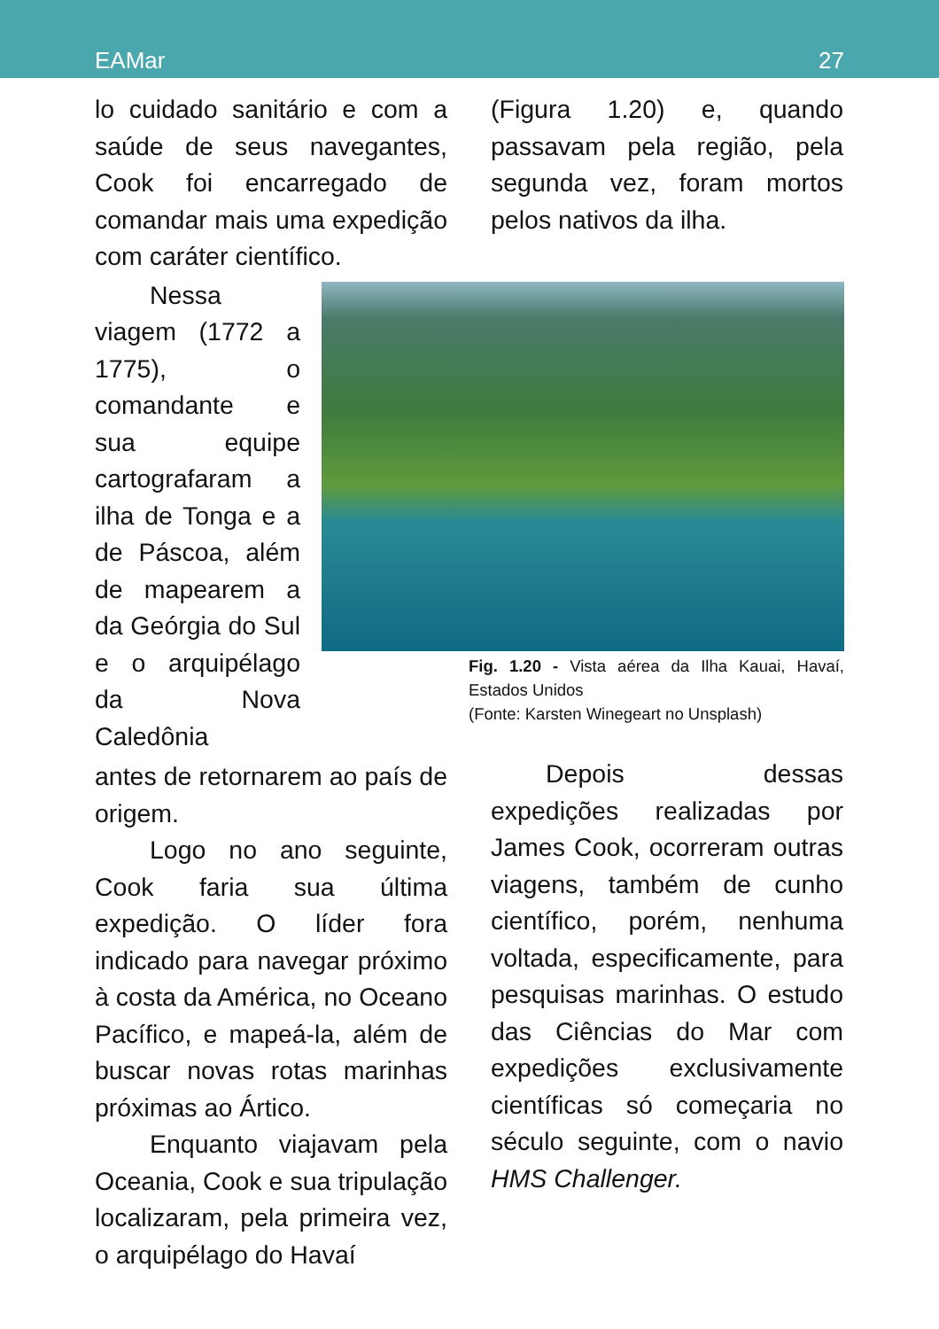EAMar 27
lo cuidado sanitário e com a saúde de seus navegantes, Cook foi encarregado de comandar mais uma expedição com caráter científico.
Nessa viagem (1772 a 1775), o comandante e sua equipe cartografaram a ilha de Tonga e a de Páscoa, além de mapearem a da Geórgia do Sul e o arquipélago da Nova Caledônia
antes de retornarem ao país de origem.
Logo no ano seguinte, Cook faria sua última expedição. O líder fora indicado para navegar próximo à costa da América, no Oceano Pacífico, e mapeá-la, além de buscar novas rotas marinhas próximas ao Ártico.
Enquanto viajavam pela Oceania, Cook e sua tripulação localizaram, pela primeira vez, o arquipélago do Havaí
(Figura 1.20) e, quando passavam pela região, pela segunda vez, foram mortos pelos nativos da ilha.
Fig. 1.20 - Vista aérea da Ilha Kauai, Havaí, Estados Unidos
(Fonte: Karsten Winegeart no Unsplash)
Depois dessas expedições realizadas por James Cook, ocorreram outras viagens, também de cunho científico, porém, nenhuma voltada, especificamente, para pesquisas marinhas. O estudo das Ciências do Mar com expedições exclusivamente científicas só começaria no século seguinte, com o navio HMS Challenger.